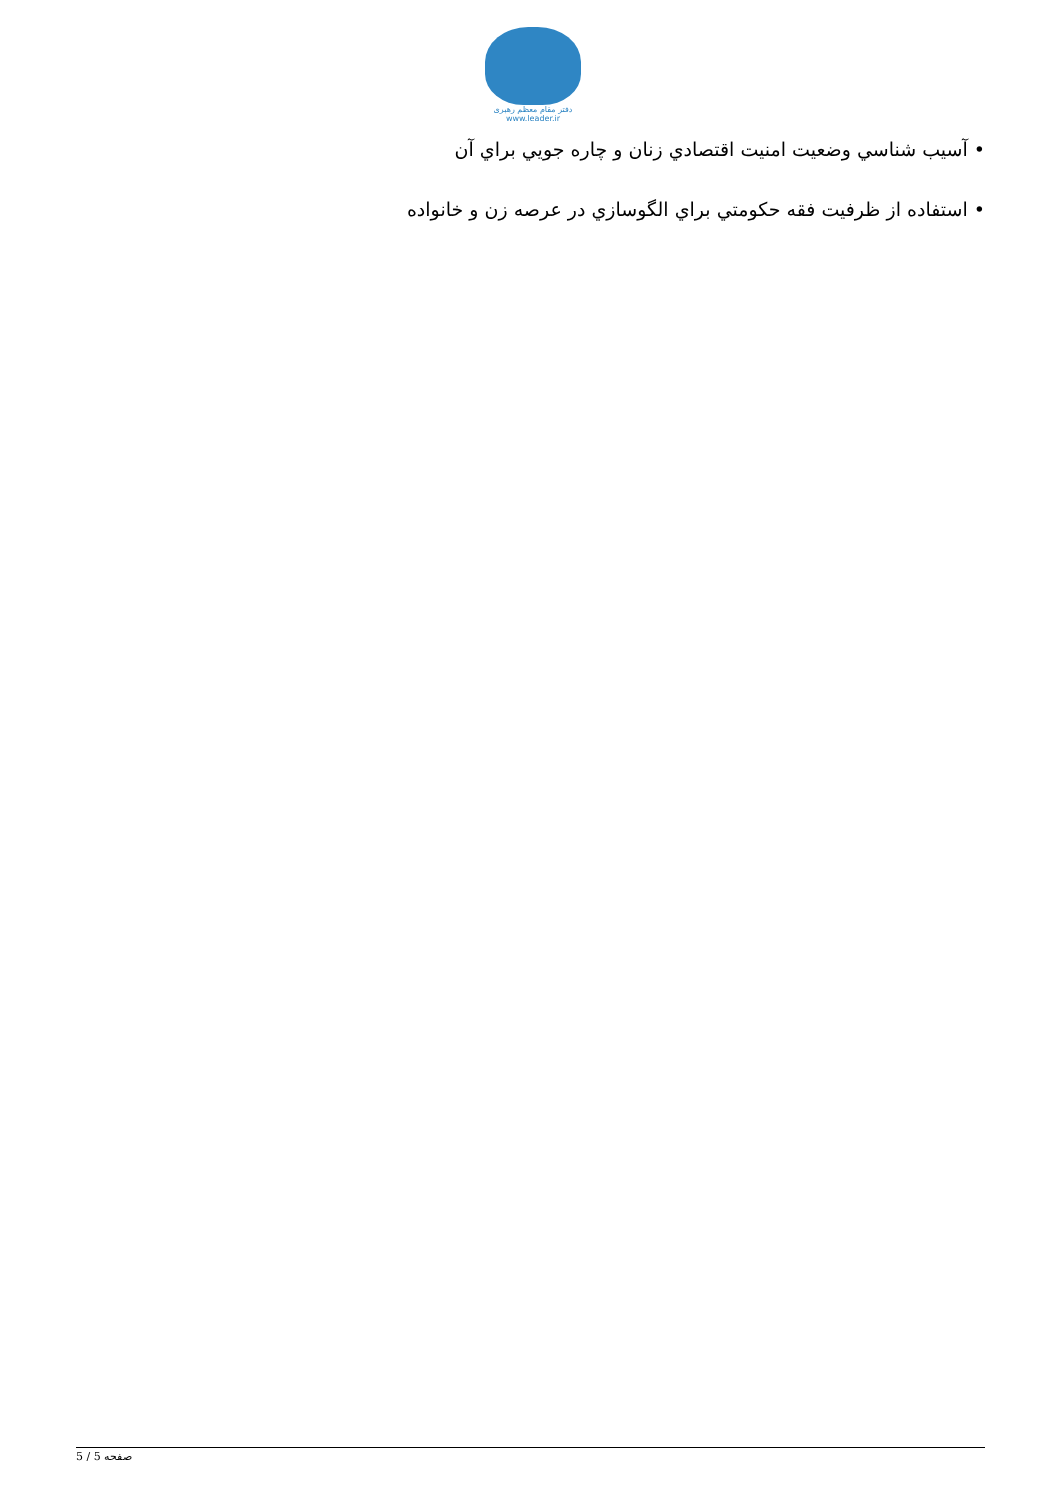دفتر مقام معظم رهبری
www.leader.ir
• آسيب شناسي وضعيت امنيت اقتصادي زنان و چاره جويي براي آن
• استفاده از ظرفيت فقه حکومتي براي الگوسازي در عرصه زن و خانواده
صفحه 5 / 5